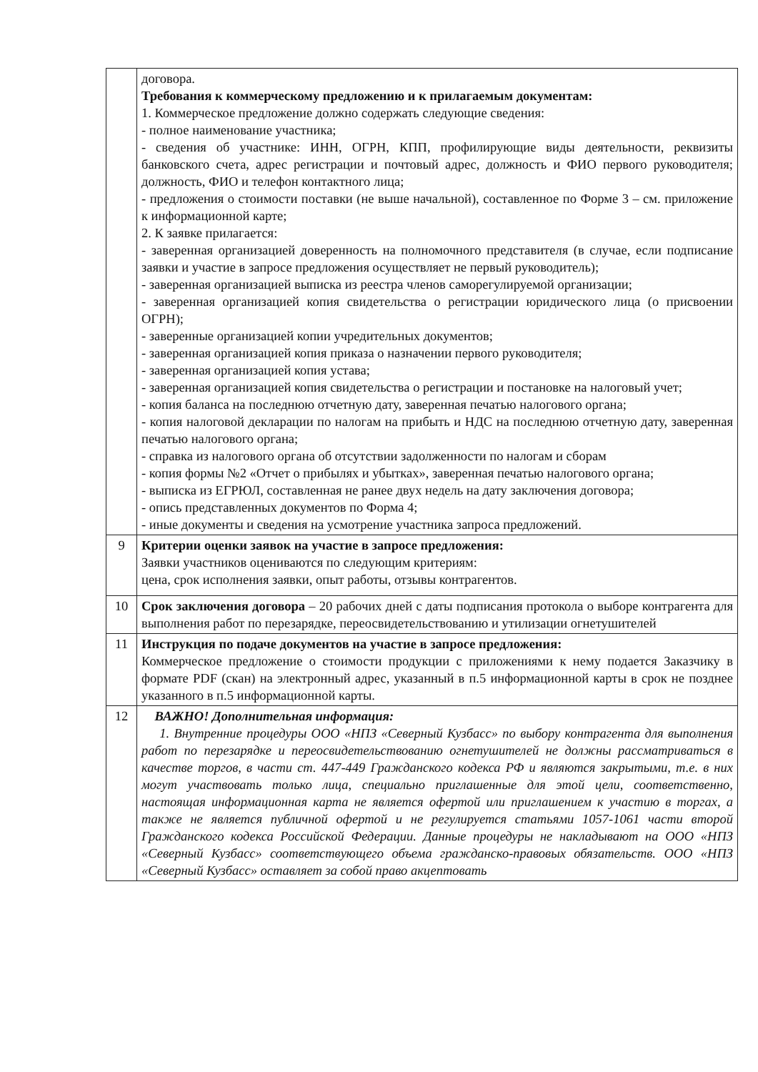| | договора. Требования к коммерческому предложению и к прилагаемым документам: 1. Коммерческое предложение должно содержать следующие сведения: - полное наименование участника; - сведения об участнике: ИНН, ОГРН, КПП, профилирующие виды деятельности, реквизиты банковского счета, адрес регистрации и почтовый адрес, должность и ФИО первого руководителя; должность, ФИО и телефон контактного лица; - предложения о стоимости поставки (не выше начальной), составленное по Форме 3 – см. приложение к информационной карте; 2. К заявке прилагается: - заверенная организацией доверенность на полномочного представителя (в случае, если подписание заявки и участие в запросе предложения осуществляет не первый руководитель); - заверенная организацией выписка из реестра членов саморегулируемой организации; - заверенная организацией копия свидетельства о регистрации юридического лица (о присвоении ОГРН); - заверенные организацией копии учредительных документов; - заверенная организацией копия приказа о назначении первого руководителя; - заверенная организацией копия устава; - заверенная организацией копия свидетельства о регистрации и постановке на налоговый учет; - копия баланса на последнюю отчетную дату, заверенная печатью налогового органа; - копия налоговой декларации по налогам на прибыть и НДС на последнюю отчетную дату, заверенная печатью налогового органа; - справка из налогового органа об отсутствии задолженности по налогам и сборам - копия формы №2 «Отчет о прибылях и убытках», заверенная печатью налогового органа; - выписка из ЕГРЮЛ, составленная не ранее двух недель на дату заключения договора; - опись представленных документов по Форма 4; - иные документы и сведения на усмотрение участника запроса предложений. |
| 9 | Критерии оценки заявок на участие в запросе предложения: Заявки участников оцениваются по следующим критериям: цена, срок исполнения заявки, опыт работы, отзывы контрагентов. |
| 10 | Срок заключения договора – 20 рабочих дней с даты подписания протокола о выборе контрагента для выполнения работ по перезарядке, переосвидетельствованию и утилизации огнетушителей |
| 11 | Инструкция по подаче документов на участие в запросе предложения: Коммерческое предложение о стоимости продукции с приложениями к нему подается Заказчику в формате PDF (скан) на электронный адрес, указанный в п.5 информационной карты в срок не позднее указанного в п.5 информационной карты. |
| 12 | ВАЖНО! Дополнительная информация: 1. Внутренние процедуры ООО «НПЗ «Северный Кузбасс» по выбору контрагента для выполнения работ по перезарядке и переосвидетельствованию огнетушителей не должны рассматриваться в качестве торгов, в части ст. 447-449 Гражданского кодекса РФ и являются закрытыми, т.е. в них могут участвовать только лица, специально приглашенные для этой цели, соответственно, настоящая информационная карта не является офертой или приглашением к участию в торгах, а также не является публичной офертой и не регулируется статьями 1057-1061 части второй Гражданского кодекса Российской Федерации. Данные процедуры не накладывают на ООО «НПЗ «Северный Кузбасс» соответствующего объема гражданско-правовых обязательств. ООО «НПЗ «Северный Кузбасс» оставляет за собой право акцептовать |